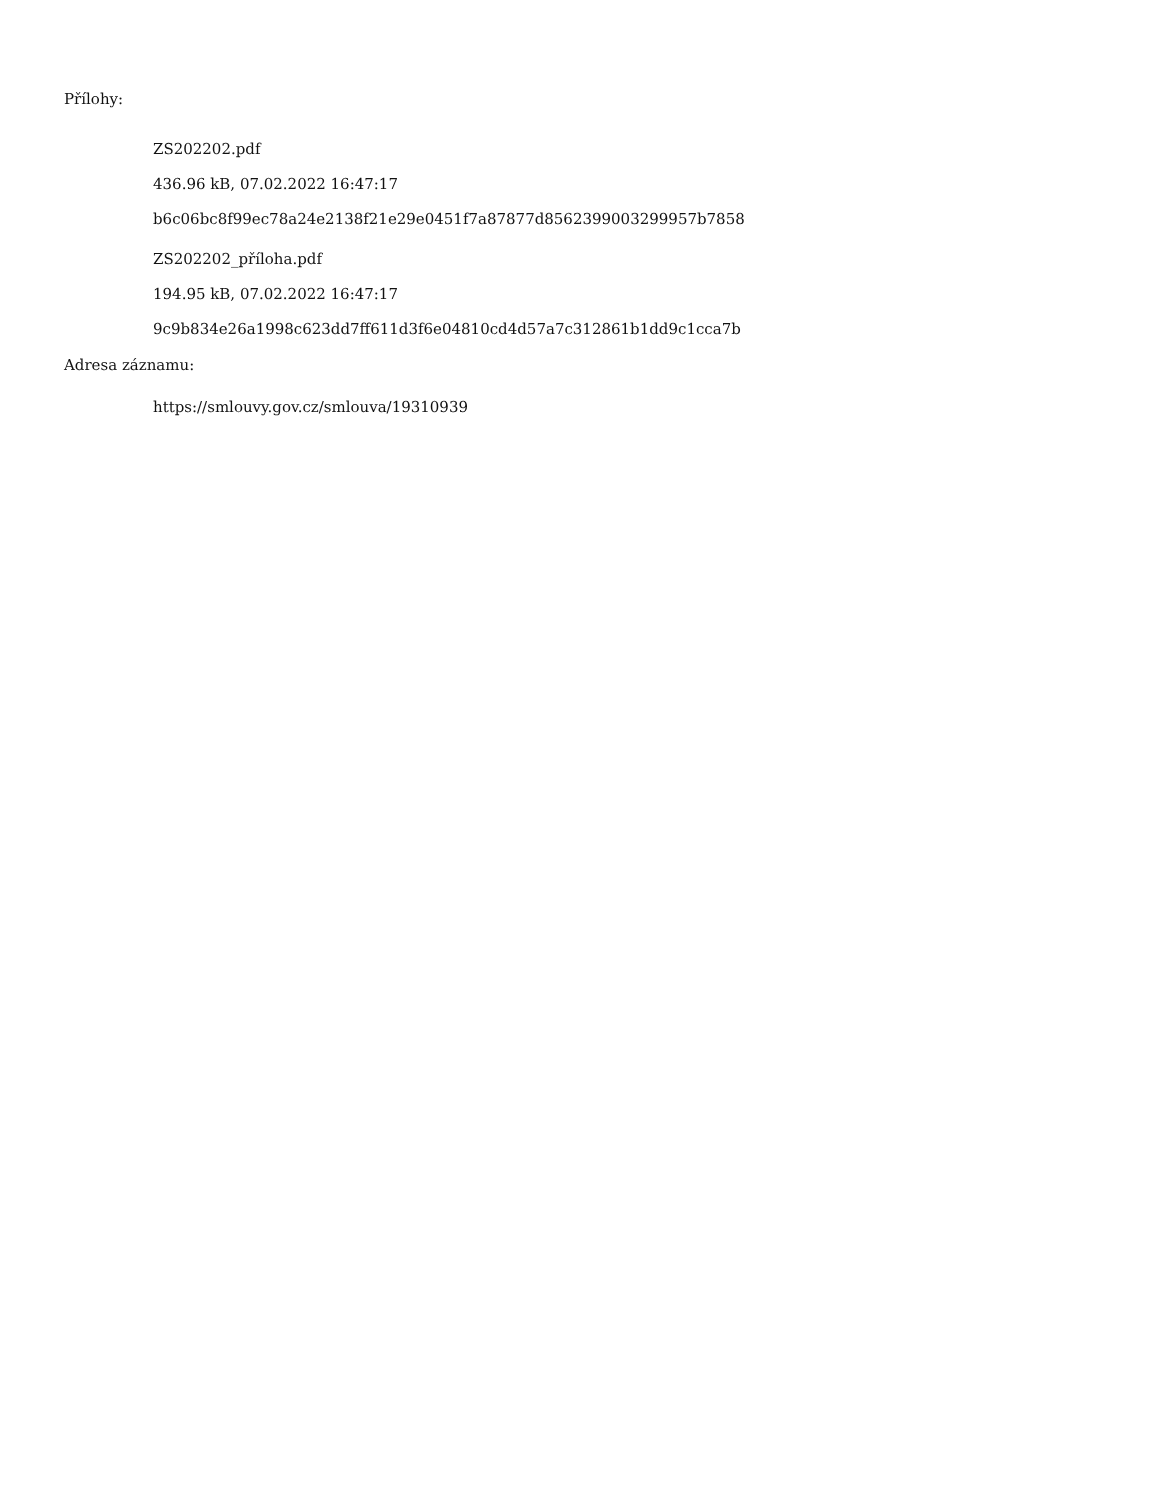Přílohy:
ZS202202.pdf
436.96 kB, 07.02.2022 16:47:17
b6c06bc8f99ec78a24e2138f21e29e0451f7a87877d8562399003299957b7858
ZS202202_příloha.pdf
194.95 kB, 07.02.2022 16:47:17
9c9b834e26a1998c623dd7ff611d3f6e04810cd4d57a7c312861b1dd9c1cca7b
Adresa záznamu:
https://smlouvy.gov.cz/smlouva/19310939